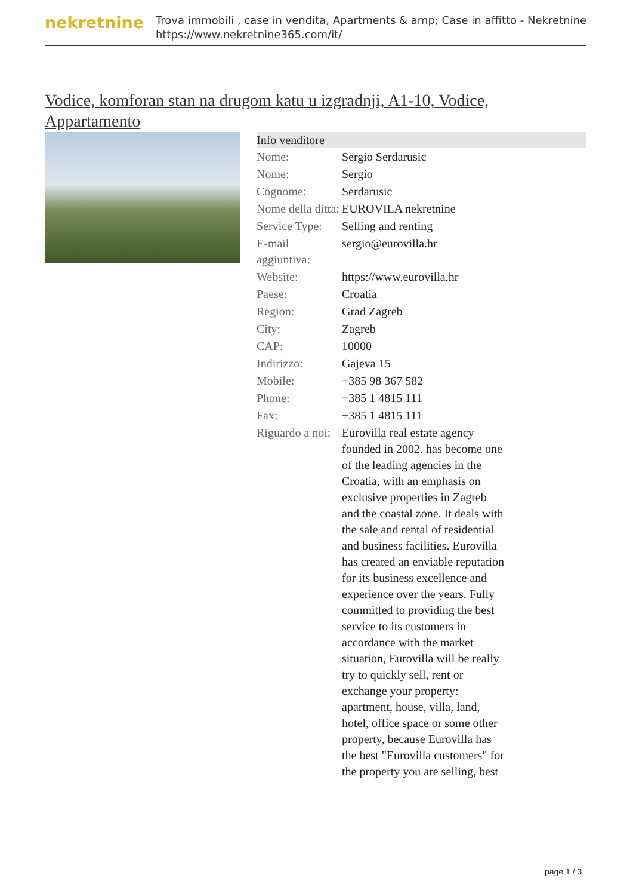nekretnine
Trova immobili , case in vendita, Apartments & amp; Case in affitto - Nekretnine
https://www.nekretnine365.com/it/
Vodice, komforan stan na drugom katu u izgradnji, A1-10, Vodice, Appartamento
| Info venditore | |
| --- | --- |
| Nome: | Sergio Serdarusic |
| Nome: | Sergio |
| Cognome: | Serdarusic |
| Nome della ditta: | EUROVILA nekretnine |
| Service Type: | Selling and renting |
| E-mail aggiuntiva: | sergio@eurovilla.hr |
| Website: | https://www.eurovilla.hr |
| Paese: | Croatia |
| Region: | Grad Zagreb |
| City: | Zagreb |
| CAP: | 10000 |
| Indirizzo: | Gajeva 15 |
| Mobile: | +385 98 367 582 |
| Phone: | +385 1 4815 111 |
| Fax: | +385 1 4815 111 |
| Riguardo a noi: | Eurovilla real estate agency founded in 2002. has become one of the leading agencies in the Croatia, with an emphasis on exclusive properties in Zagreb and the coastal zone. It deals with the sale and rental of residential and business facilities. Eurovilla has created an enviable reputation for its business excellence and experience over the years. Fully committed to providing the best service to its customers in accordance with the market situation, Eurovilla will be really try to quickly sell, rent or exchange your property: apartment, house, villa, land, hotel, office space or some other property, because Eurovilla has the best "Eurovilla customers" for the property you are selling, best |
page 1 / 3